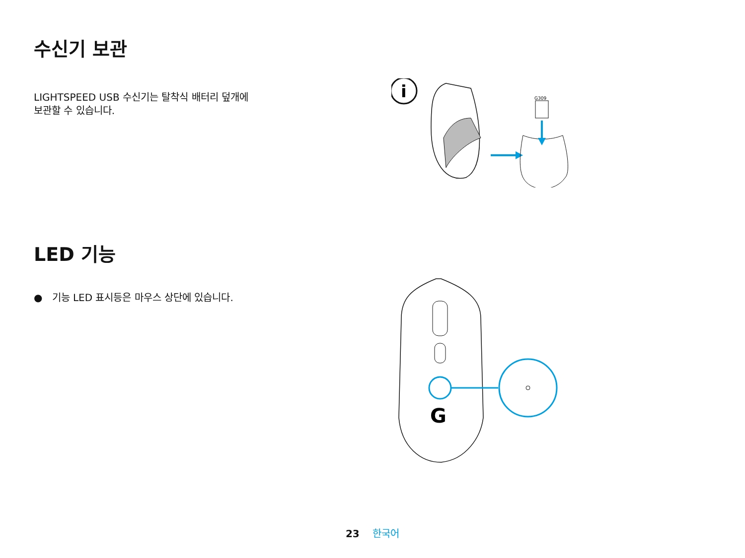수신기 보관
LIGHTSPEED USB 수신기는 탈착식 배터리 덮개에
보관할 수 있습니다.
i
G309
LED 기능
● 기능 LED 표시등은 마우스 상단에 있습니다.
G
23 한국어